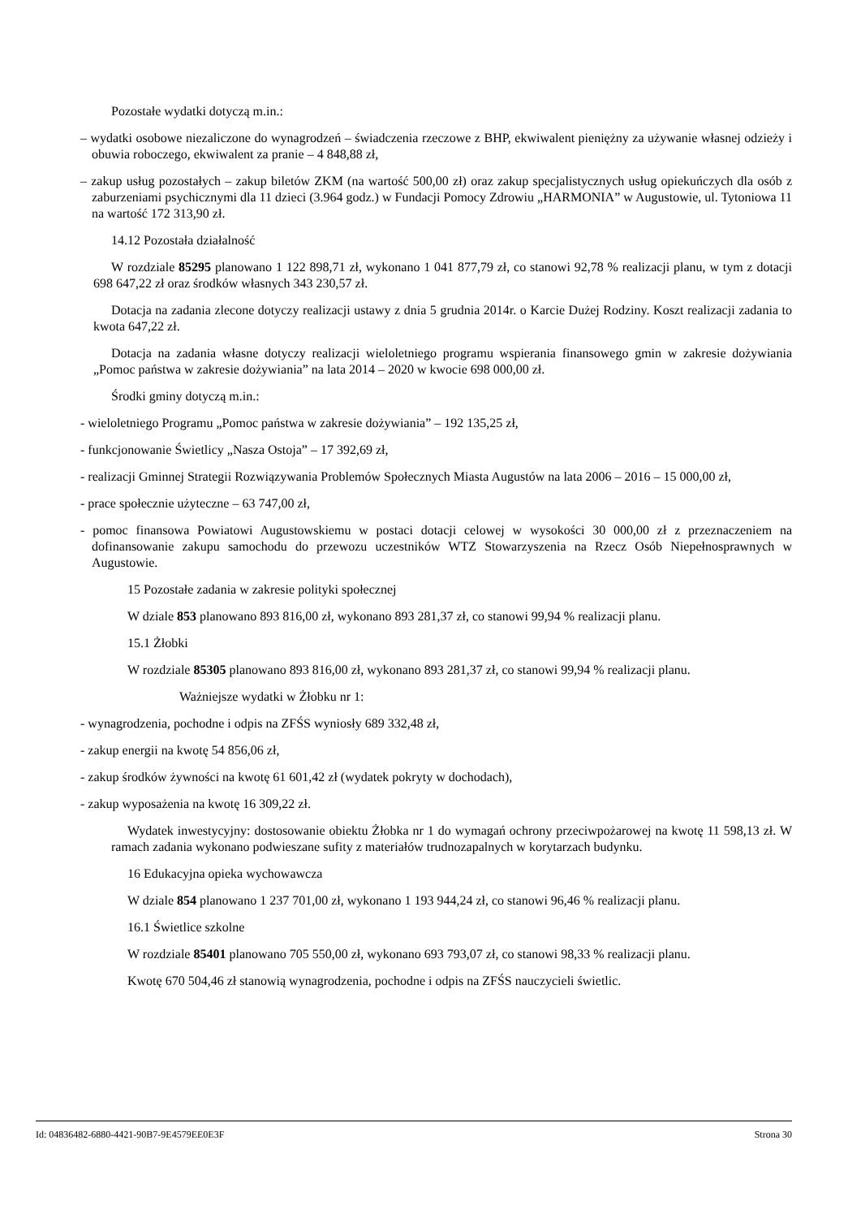Pozostałe wydatki dotyczą m.in.:
– wydatki osobowe niezaliczone do wynagrodzeń – świadczenia rzeczowe z BHP, ekwiwalent pieniężny za używanie własnej odzieży i obuwia roboczego, ekwiwalent za pranie – 4 848,88 zł,
– zakup usług pozostałych – zakup biletów ZKM (na wartość 500,00 zł) oraz zakup specjalistycznych usług opiekuńczych dla osób z zaburzeniami psychicznymi dla 11 dzieci (3.964 godz.) w Fundacji Pomocy Zdrowiu „HARMONIA” w Augustowie, ul. Tytoniowa 11 na wartość 172 313,90 zł.
14.12 Pozostała działalność
W rozdziale 85295 planowano 1 122 898,71 zł, wykonano 1 041 877,79 zł, co stanowi 92,78 % realizacji planu, w tym z dotacji 698 647,22 zł oraz środków własnych 343 230,57 zł.
Dotacja na zadania zlecone dotyczy realizacji ustawy z dnia 5 grudnia 2014r. o Karcie Dużej Rodziny. Koszt realizacji zadania to kwota 647,22 zł.
Dotacja na zadania własne dotyczy realizacji wieloletniego programu wspierania finansowego gmin w zakresie dożywiania „Pomoc państwa w zakresie dożywiania” na lata 2014 – 2020 w kwocie 698 000,00 zł.
Środki gminy dotyczą m.in.:
- wieloletniego Programu „Pomoc państwa w zakresie dożywiania” – 192 135,25 zł,
- funkcjonowanie Świetlicy „Nasza Ostoja” – 17 392,69 zł,
- realizacji Gminnej Strategii Rozwiązywania Problemów Społecznych Miasta Augustów na lata 2006 – 2016 – 15 000,00 zł,
- prace społecznie użyteczne – 63 747,00 zł,
- pomoc finansowa Powiatowi Augustowskiemu w postaci dotacji celowej w wysokości 30 000,00 zł z przeznaczeniem na dofinansowanie zakupu samochodu do przewozu uczestników WTZ Stowarzyszenia na Rzecz Osób Niepełnosprawnych w Augustowie.
15 Pozostałe zadania w zakresie polityki społecznej
W dziale 853 planowano 893 816,00 zł, wykonano 893 281,37 zł, co stanowi 99,94 % realizacji planu.
15.1 Żłobki
W rozdziale 85305 planowano 893 816,00 zł, wykonano 893 281,37 zł, co stanowi 99,94 % realizacji planu.
Ważniejsze wydatki w Żłobku nr 1:
- wynagrodzenia, pochodne i odpis na ZFŚS wyniosły 689 332,48 zł,
- zakup energii na kwotę 54 856,06 zł,
- zakup środków żywności na kwotę 61 601,42 zł (wydatek pokryty w dochodach),
- zakup wyposażenia na kwotę 16 309,22 zł.
Wydatek inwestycyjny: dostosowanie obiektu Żłobka nr 1 do wymagań ochrony przeciwpożarowej na kwotę 11 598,13 zł. W ramach zadania wykonano podwieszane sufity z materiałów trudnozapalnych w korytarzach budynku.
16 Edukacyjna opieka wychowawcza
W dziale 854 planowano 1 237 701,00 zł, wykonano 1 193 944,24 zł, co stanowi 96,46 % realizacji planu.
16.1 Świetlice szkolne
W rozdziale 85401 planowano 705 550,00 zł, wykonano 693 793,07 zł, co stanowi 98,33 % realizacji planu.
Kwotę 670 504,46 zł stanowią wynagrodzenia, pochodne i odpis na ZFŚS nauczycieli świetlic.
Id: 04836482-6880-4421-90B7-9E4579EE0E3F Strona 30